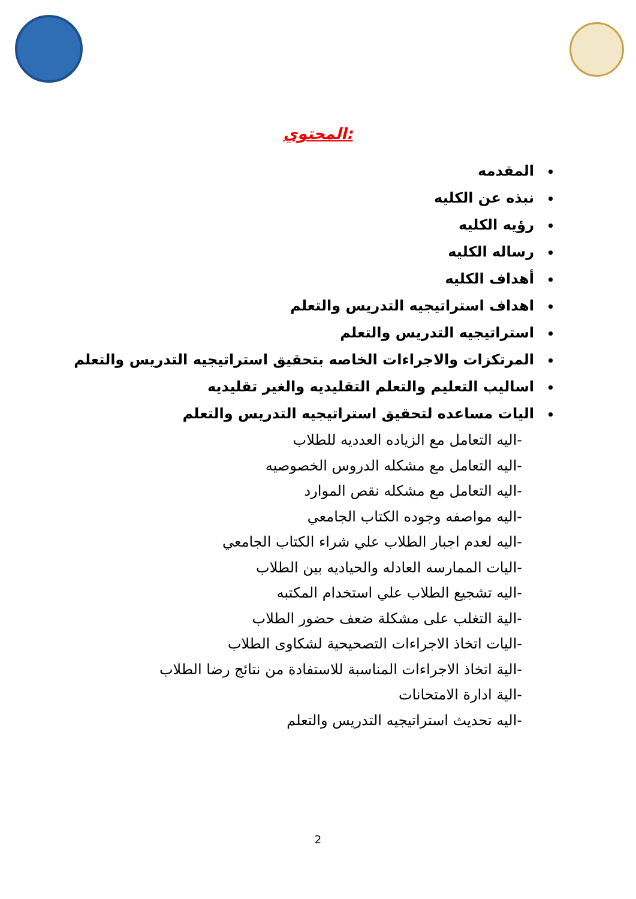المحتوي:
المقدمه
نبذه عن الكليه
رؤيه الكليه
رساله الكليه
أهداف الكليه
اهداف استراتيجيه التدريس والتعلم
استراتيجيه التدريس والتعلم
المرتكزات والاجراءات الخاصه بتحقيق استراتيجيه التدريس والتعلم
اساليب التعليم والتعلم التقليديه والغير تقليديه
اليات مساعده لتحقيق استراتيجيه التدريس والتعلم
-اليه التعامل مع الزياده العدديه للطلاب
-اليه التعامل مع مشكله الدروس الخصوصيه
-اليه التعامل مع مشكله نقص الموارد
-اليه مواصفه وجوده الكتاب الجامعي
-اليه لعدم اجبار الطلاب علي شراء الكتاب الجامعي
-اليات الممارسه العادله والحياديه بين الطلاب
-اليه تشجيع الطلاب علي استخدام المكتبه
-الية التغلب على مشكلة ضعف حضور الطلاب
-اليات اتخاذ الاجراءات التصحيحية لشكاوى الطلاب
-الية اتخاذ الاجراءات المناسبة للاستفادة من نتائج رضا الطلاب
-الية ادارة الامتحانات
-اليه تحديث استراتيجيه التدريس والتعلم
2